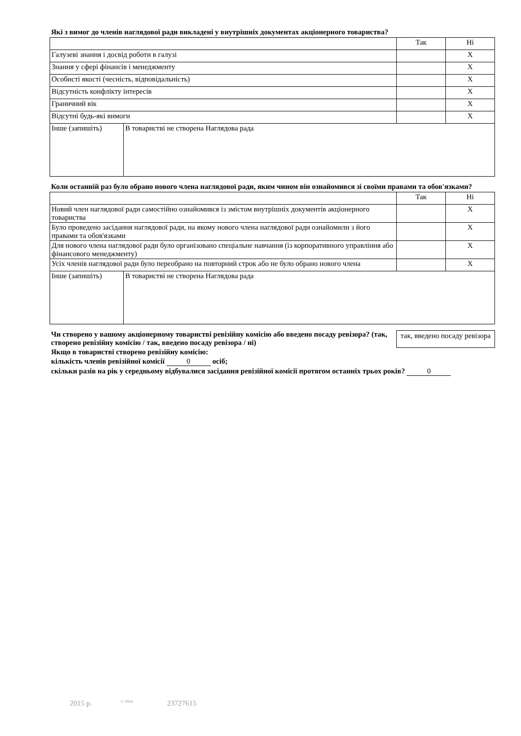Які з вимог до членів наглядової ради викладені у внутрішніх документах акціонерного товариства?
| | | Так | Ні |
| Галузеві знання і досвід роботи в галузі | | | X |
| Знання у сфері фінансів і менеджменту | | | X |
| Особисті якості (чесність, відповідальність) | | | X |
| Відсутність конфлікту інтересів | | | X |
| Граничний вік | | | X |
| Відсутні будь-які вимоги | | | X |
| Інше (запишіть) | В товаристві не створена Наглядова рада | | |
Коли останній раз було обрано нового члена наглядової ради, яким чином він ознайомився зі своїми правами та обов'язками?
| | | Так | Ні |
| Новий член наглядової ради самостійно ознайомився із змістом внутрішніх документів акціонерного товариства | | | X |
| Було проведено засідання наглядової ради, на якому нового члена наглядової ради ознайомили з його правами та обов'язками | | | X |
| Для нового члена наглядової ради було організовано спеціальне навчання (із корпоративного управління або фінансового менеджменту) | | | X |
| Усіх членів наглядової ради було переобрано на повторний строк або не було обрано нового члена | | | X |
| Інше (запишіть) | В товаристві не створена Наглядова рада | | |
Чи створено у вашому акціонерному товаристві ревізійну комісію або введено посаду ревізора? (так, створено ревізійну комісію / так, введено посаду ревізора / ні)
так, введено посаду ревізора
Якщо в товаристві створено ревізійну комісію:
кількість членів ревізійної комісії 0 осіб;
скільки разів на рік у середньому відбувалися засідання ревізійної комісії протягом останніх трьох років? 0
2015 р. © SMA 23727615